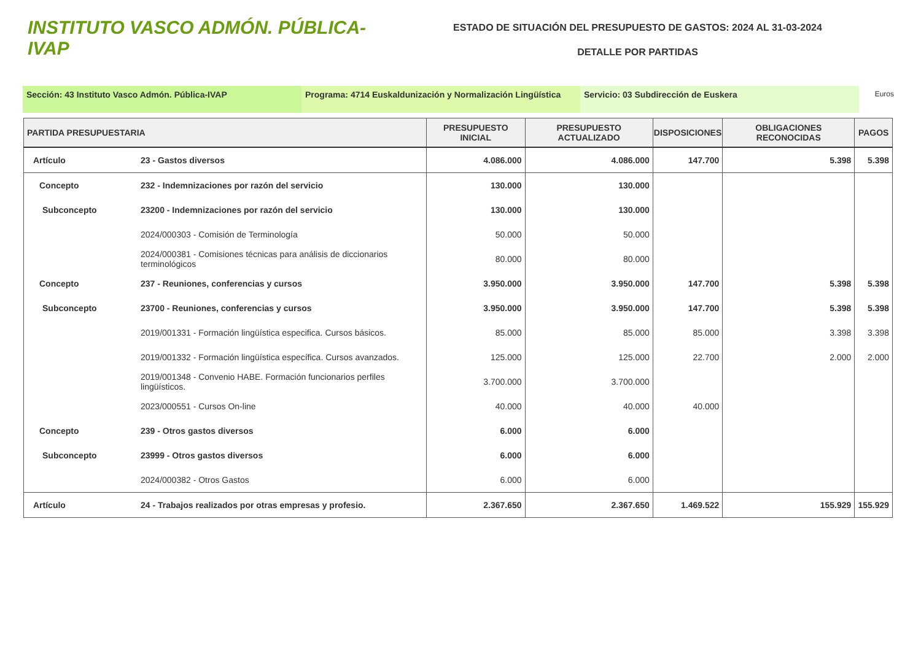INSTITUTO VASCO ADMÓN. PÚBLICA-IVAP
ESTADO DE SITUACIÓN DEL PRESUPUESTO DE GASTOS: 2024 AL 31-03-2024
DETALLE POR PARTIDAS
Sección: 43 Instituto Vasco Admón. Pública-IVAP Programa: 4714 Euskaldunización y Normalización Lingüística
Servicio: 03 Subdirección de Euskera
Euros
| PARTIDA PRESUPUESTARIA | | PRESUPUESTO INICIAL | PRESUPUESTO ACTUALIZADO | DISPOSICIONES | OBLIGACIONES RECONOCIDAS | PAGOS |
| --- | --- | --- | --- | --- | --- | --- |
| Artículo | 23 - Gastos diversos | 4.086.000 | 4.086.000 | 147.700 | 5.398 | 5.398 |
| Concepto | 232 - Indemnizaciones por razón del servicio | 130.000 | 130.000 | | | |
| Subconcepto | 23200 - Indemnizaciones por razón del servicio | 130.000 | 130.000 | | | |
| | 2024/000303 - Comisión de Terminología | 50.000 | 50.000 | | | |
| | 2024/000381 - Comisiones técnicas para análisis de diccionarios terminológicos | 80.000 | 80.000 | | | |
| Concepto | 237 - Reuniones, conferencias y cursos | 3.950.000 | 3.950.000 | 147.700 | 5.398 | 5.398 |
| Subconcepto | 23700 - Reuniones, conferencias y cursos | 3.950.000 | 3.950.000 | 147.700 | 5.398 | 5.398 |
| | 2019/001331 - Formación lingüística especifica. Cursos básicos. | 85.000 | 85.000 | 85.000 | 3.398 | 3.398 |
| | 2019/001332 - Formación lingüística específica. Cursos avanzados. | 125.000 | 125.000 | 22.700 | 2.000 | 2.000 |
| | 2019/001348 - Convenio HABE. Formación funcionarios perfiles lingüísticos. | 3.700.000 | 3.700.000 | | | |
| | 2023/000551 - Cursos On-line | 40.000 | 40.000 | 40.000 | | |
| Concepto | 239 - Otros gastos diversos | 6.000 | 6.000 | | | |
| Subconcepto | 23999 - Otros gastos diversos | 6.000 | 6.000 | | | |
| | 2024/000382 - Otros Gastos | 6.000 | 6.000 | | | |
| Artículo | 24 - Trabajos realizados por otras empresas y profesio. | 2.367.650 | 2.367.650 | 1.469.522 | 155.929 | 155.929 |